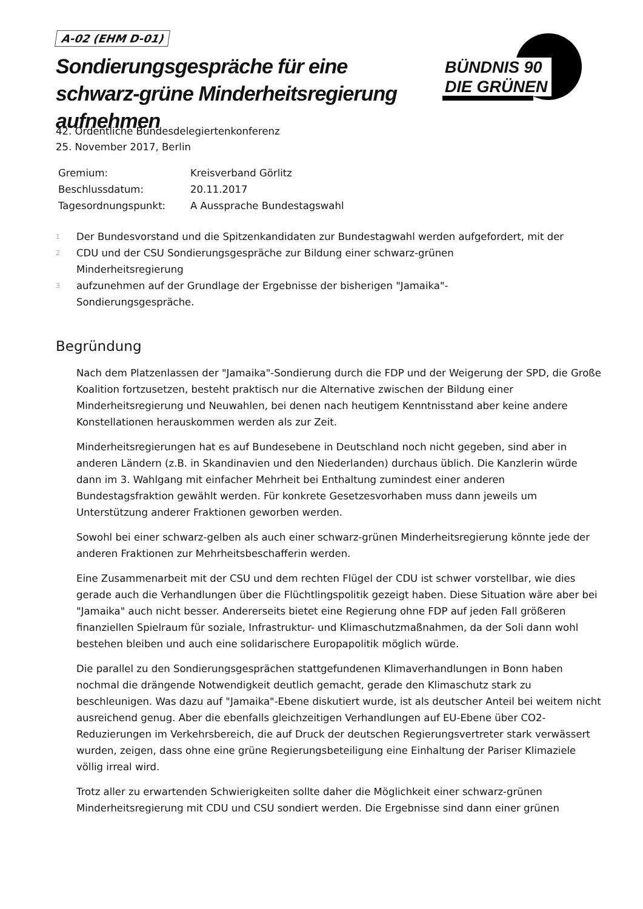A-02 (EHM D-01)
Sondierungsgespräche für eine schwarz-grüne Minderheitsregierung aufnehmen
BÜNDNIS 90
DIE GRÜNEN
42. Ordentliche Bundesdelegiertenkonferenz
25. November 2017, Berlin
| Gremium: | Kreisverband Görlitz |
| Beschlussdatum: | 20.11.2017 |
| Tagesordnungspunkt: | A Aussprache Bundestagswahl |
1
Der Bundesvorstand und die Spitzenkandidaten zur Bundestagwahl werden aufgefordert, mit der
2
CDU und der CSU Sondierungsgespräche zur Bildung einer schwarz-grünen
Minderheitsregierung
3
aufzunehmen auf der Grundlage der Ergebnisse der bisherigen "Jamaika"-
Sondierungsgespräche.
Begründung
Nach dem Platzenlassen der "Jamaika"-Sondierung durch die FDP und der Weigerung der SPD, die Große Koalition fortzusetzen, besteht praktisch nur die Alternative zwischen der Bildung einer Minderheitsregierung und Neuwahlen, bei denen nach heutigem Kenntnisstand aber keine andere Konstellationen herauskommen werden als zur Zeit.
Minderheitsregierungen hat es auf Bundesebene in Deutschland noch nicht gegeben, sind aber in anderen Ländern (z.B. in Skandinavien und den Niederlanden) durchaus üblich. Die Kanzlerin würde dann im 3. Wahlgang mit einfacher Mehrheit bei Enthaltung zumindest einer anderen Bundestagsfraktion gewählt werden. Für konkrete Gesetzesvorhaben muss dann jeweils um Unterstützung anderer Fraktionen geworben werden.
Sowohl bei einer schwarz-gelben als auch einer schwarz-grünen Minderheitsregierung könnte jede der anderen Fraktionen zur Mehrheitsbeschafferin werden.
Eine Zusammenarbeit mit der CSU und dem rechten Flügel der CDU ist schwer vorstellbar, wie dies gerade auch die Verhandlungen über die Flüchtlingspolitik gezeigt haben. Diese Situation wäre aber bei "Jamaika" auch nicht besser. Andererseits bietet eine Regierung ohne FDP auf jeden Fall größeren finanziellen Spielraum für soziale, Infrastruktur- und Klimaschutzmaßnahmen, da der Soli dann wohl bestehen bleiben und auch eine solidarischere Europapolitik möglich würde.
Die parallel zu den Sondierungsgesprächen stattgefundenen Klimaverhandlungen in Bonn haben nochmal die drängende Notwendigkeit deutlich gemacht, gerade den Klimaschutz stark zu beschleunigen. Was dazu auf "Jamaika"-Ebene diskutiert wurde, ist als deutscher Anteil bei weitem nicht ausreichend genug. Aber die ebenfalls gleichzeitigen Verhandlungen auf EU-Ebene über CO2-Reduzierungen im Verkehrsbereich, die auf Druck der deutschen Regierungsvertreter stark verwässert wurden, zeigen, dass ohne eine grüne Regierungsbeteiligung eine Einhaltung der Pariser Klimaziele völlig irreal wird.
Trotz aller zu erwartenden Schwierigkeiten sollte daher die Möglichkeit einer schwarz-grünen Minderheitsregierung mit CDU und CSU sondiert werden. Die Ergebnisse sind dann einer grünen